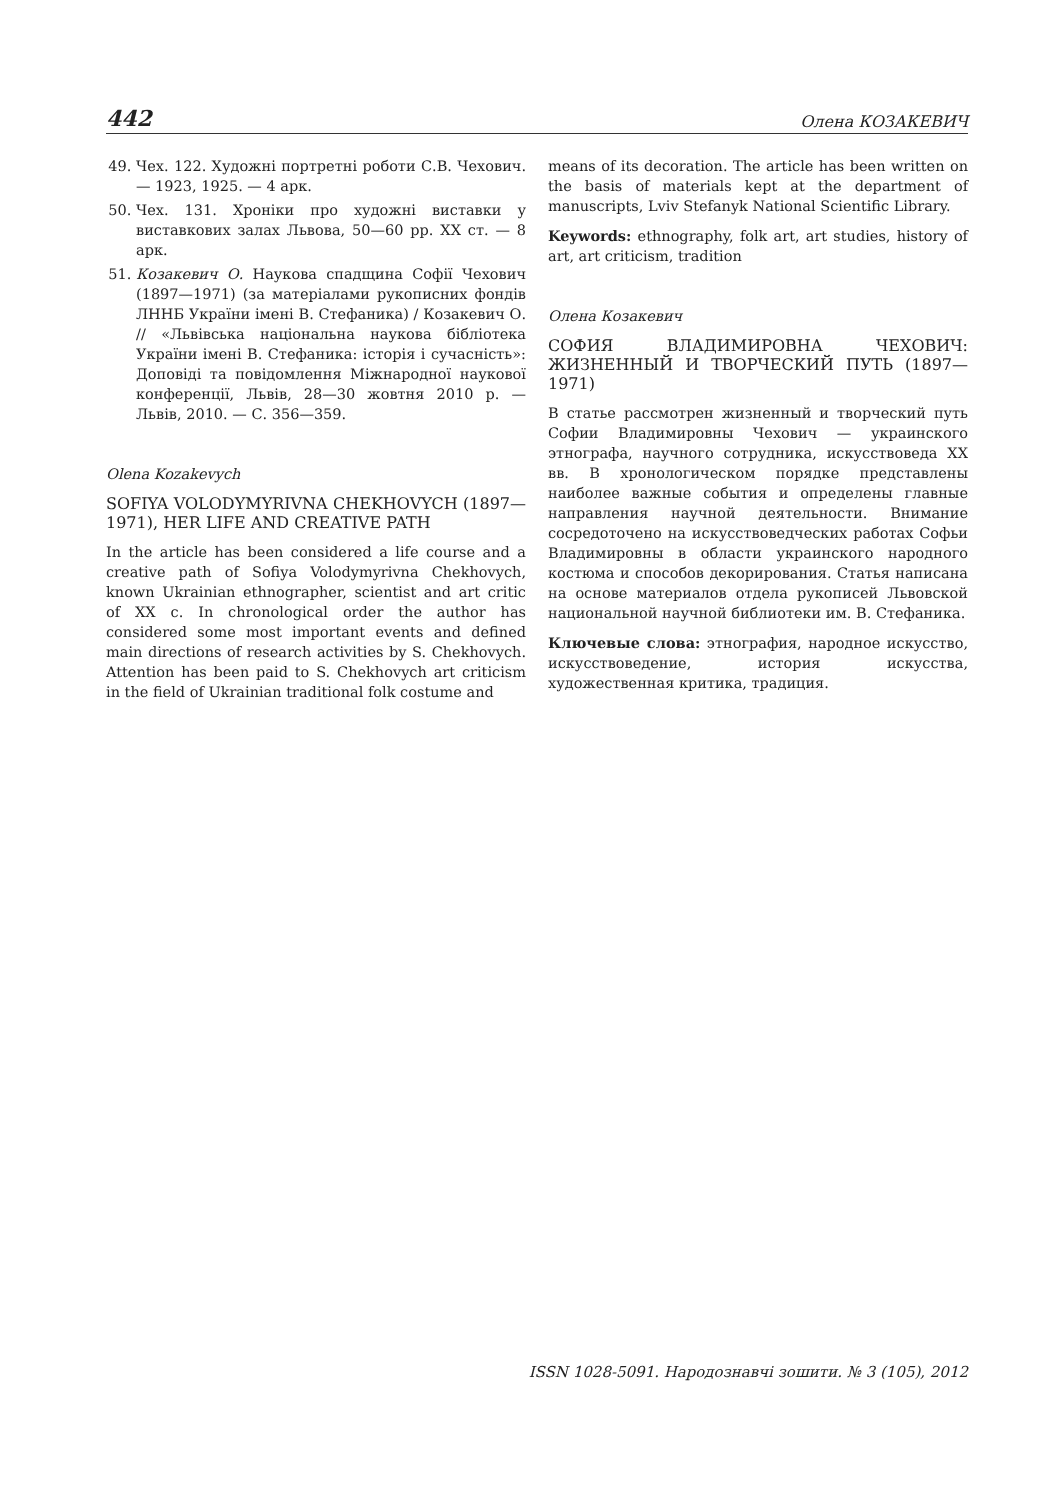442 Олена КОЗАКЕВИЧ
49. Чех. 122. Художні портретні роботи С.В. Чехович. — 1923, 1925. — 4 арк.
50. Чех. 131. Хроніки про художні виставки у виставкових залах Львова, 50—60 рр. XX ст. — 8 арк.
51. Козакевич О. Наукова спадщина Софії Чехович (1897—1971) (за матеріалами рукописних фондів ЛННБ України імені В. Стефаника) / Козакевич О. // «Львівська національна наукова бібліотека України імені В. Стефаника: історія і сучасність»: Доповіді та повідомлення Міжнародної наукової конференції, Львів, 28—30 жовтня 2010 р. — Львів, 2010. — С. 356—359.
Olena Kozakevych
SOFIYA VOLODYMYRIVNA CHEKHOVYCH (1897—1971), HER LIFE AND CREATIVE PATH
In the article has been considered a life course and a creative path of Sofiya Volodymyrivna Chekhovych, known Ukrainian ethnographer, scientist and art critic of XX c. In chronological order the author has considered some most important events and defined main directions of research activities by S. Chekhovych. Attention has been paid to S. Chekhovych art criticism in the field of Ukrainian traditional folk costume and
means of its decoration. The article has been written on the basis of materials kept at the department of manuscripts, Lviv Stefanyk National Scientific Library.
Keywords: ethnography, folk art, art studies, history of art, art criticism, tradition
Олена Козакевич
СОФИЯ ВЛАДИМИРОВНА ЧЕХОВИЧ: ЖИЗНЕННЫЙ И ТВОРЧЕСКИЙ ПУТЬ (1897—1971)
В статье рассмотрен жизненный и творческий путь Софии Владимировны Чехович — украинского этнографа, научного сотрудника, искусствоведа XX вв. В хронологическом порядке представлены наиболее важные события и определены главные направления научной деятельности. Внимание сосредоточено на искусствоведческих работах Софьи Владимировны в области украинского народного костюма и способов декорирования. Статья написана на основе материалов отдела рукописей Львовской национальной научной библиотеки им. В. Стефаника.
Ключевые слова: этнография, народное искусство, искусствоведение, история искусства, художественная критика, традиция.
ISSN 1028-5091. Народознавчі зошити. № 3 (105), 2012